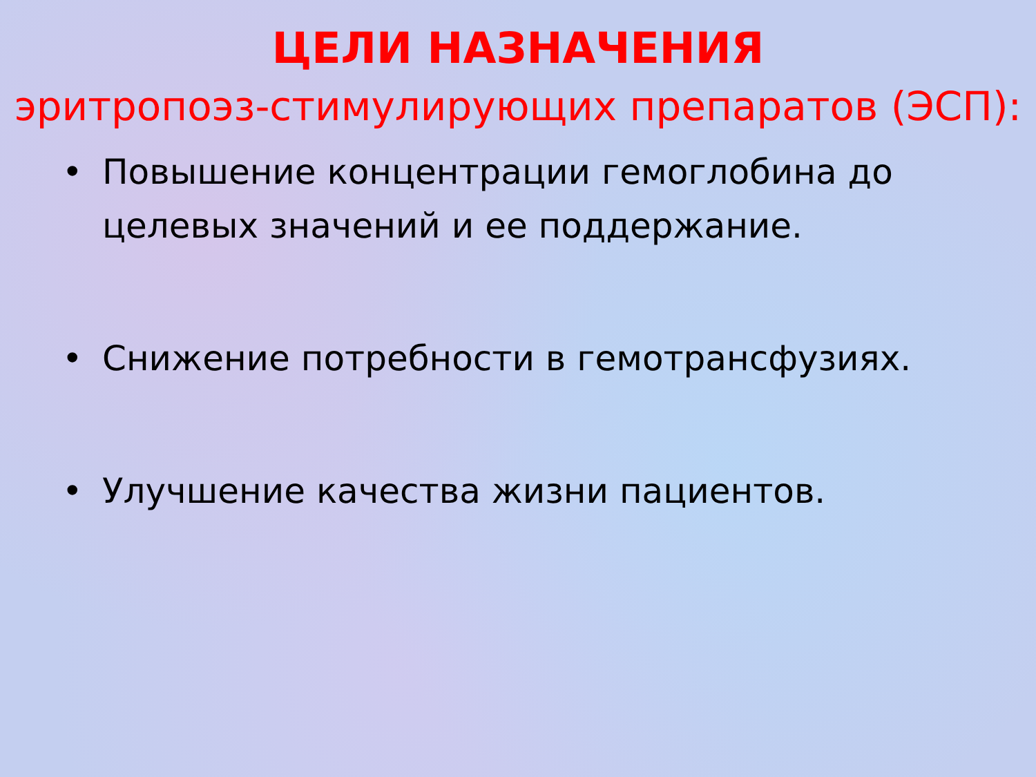ЦЕЛИ НАЗНАЧЕНИЯ
эритропоэз-стимулирующих препаратов (ЭСП):
• Повышение концентрации гемоглобина до целевых значений и ее поддержание.
• Снижение потребности в гемотрансфузиях.
• Улучшение качества жизни пациентов.